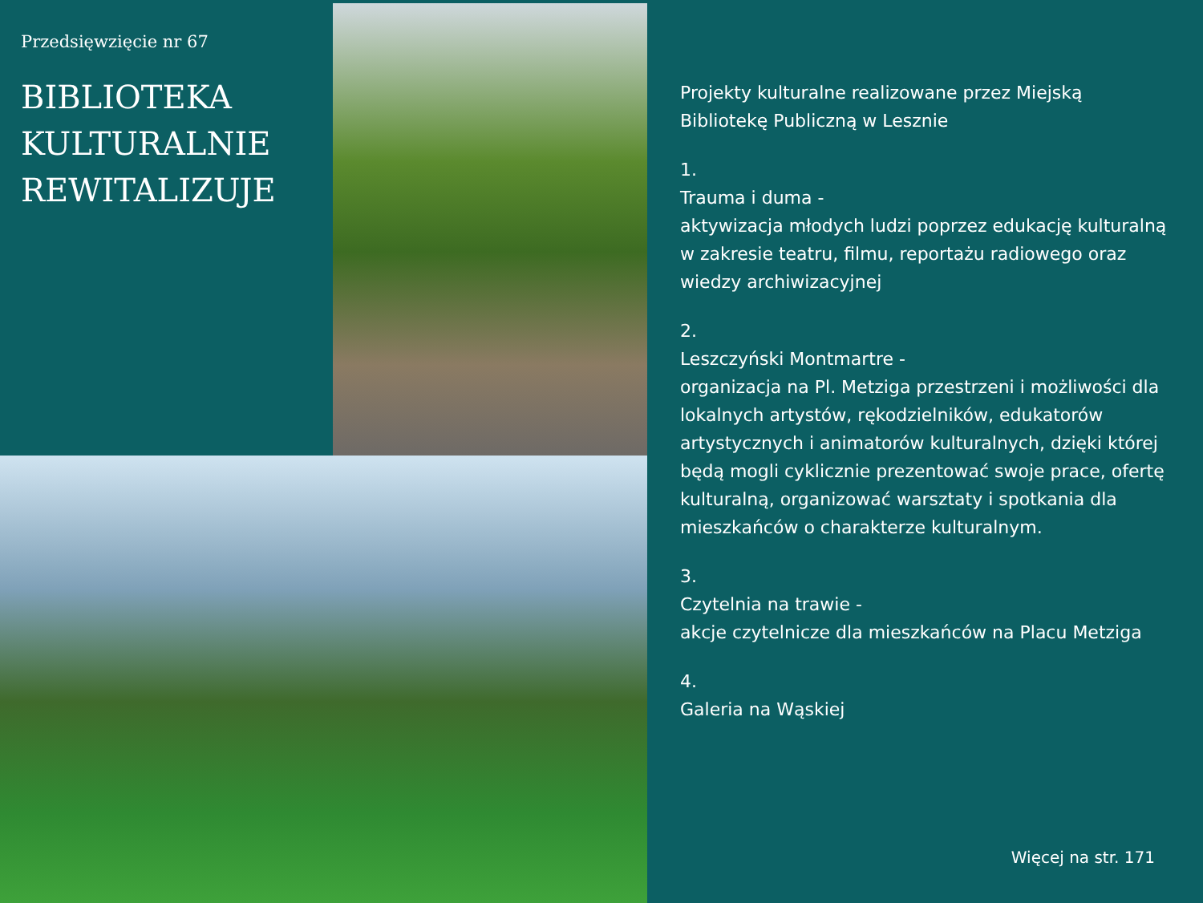Przedsięwzięcie nr 67
BIBLIOTEKA
KULTURALNIE
REWITALIZUJE
Projekty kulturalne realizowane przez Miejską Bibliotekę Publiczną w Lesznie
1.
Trauma i duma -
aktywizacja młodych ludzi poprzez edukację kulturalną w zakresie teatru, filmu, reportażu radiowego oraz wiedzy archiwizacyjnej
2.
Leszczyński Montmartre -
organizacja na Pl. Metziga przestrzeni i możliwości dla lokalnych artystów, rękodzielników, edukatorów artystycznych i animatorów kulturalnych, dzięki której będą mogli cyklicznie prezentować swoje prace, ofertę kulturalną, organizować warsztaty i spotkania dla mieszkańców o charakterze kulturalnym.
3.
Czytelnia na trawie -
akcje czytelnicze dla mieszkańców na Placu Metziga
4.
Galeria na Wąskiej
Więcej na str. 171